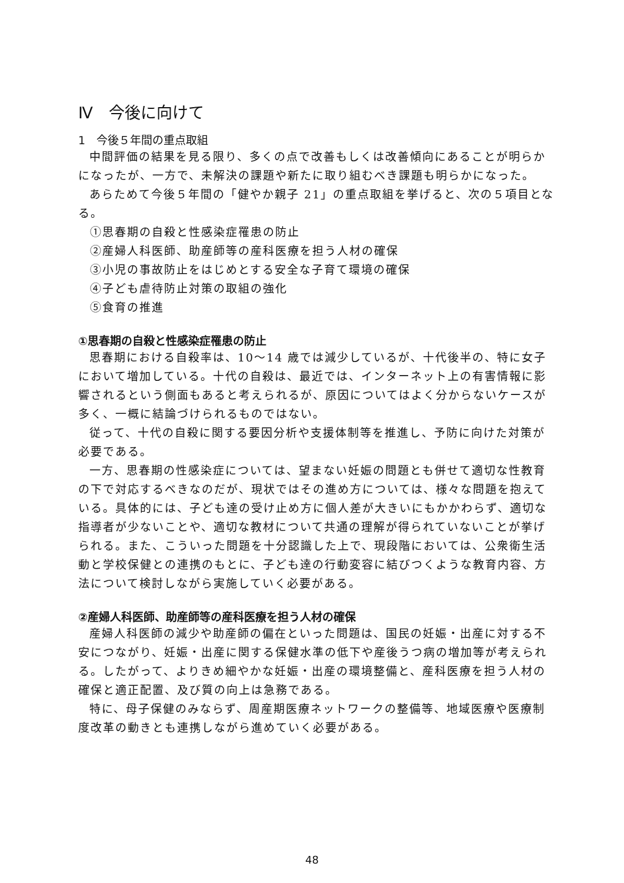Ⅳ　今後に向けて
1　今後５年間の重点取組
中間評価の結果を見る限り、多くの点で改善もしくは改善傾向にあることが明らかになったが、一方で、未解決の課題や新たに取り組むべき課題も明らかになった。
あらためて今後５年間の「健やか親子 21」の重点取組を挙げると、次の５項目となる。
①思春期の自殺と性感染症罹患の防止
②産婦人科医師、助産師等の産科医療を担う人材の確保
③小児の事故防止をはじめとする安全な子育て環境の確保
④子ども虐待防止対策の取組の強化
⑤食育の推進
①思春期の自殺と性感染症罹患の防止
思春期における自殺率は、10～14 歳では減少しているが、十代後半の、特に女子において増加している。十代の自殺は、最近では、インターネット上の有害情報に影響されるという側面もあると考えられるが、原因についてはよく分からないケースが多く、一概に結論づけられるものではない。
従って、十代の自殺に関する要因分析や支援体制等を推進し、予防に向けた対策が必要である。
一方、思春期の性感染症については、望まない妊娠の問題とも併せて適切な性教育の下で対応するべきなのだが、現状ではその進め方については、様々な問題を抱えている。具体的には、子ども達の受け止め方に個人差が大きいにもかかわらず、適切な指導者が少ないことや、適切な教材について共通の理解が得られていないことが挙げられる。また、こういった問題を十分認識した上で、現段階においては、公衆衛生活動と学校保健との連携のもとに、子ども達の行動変容に結びつくような教育内容、方法について検討しながら実施していく必要がある。
②産婦人科医師、助産師等の産科医療を担う人材の確保
産婦人科医師の減少や助産師の偏在といった問題は、国民の妊娠・出産に対する不安につながり、妊娠・出産に関する保健水準の低下や産後うつ病の増加等が考えられる。したがって、よりきめ細やかな妊娠・出産の環境整備と、産科医療を担う人材の確保と適正配置、及び質の向上は急務である。
特に、母子保健のみならず、周産期医療ネットワークの整備等、地域医療や医療制度改革の動きとも連携しながら進めていく必要がある。
48